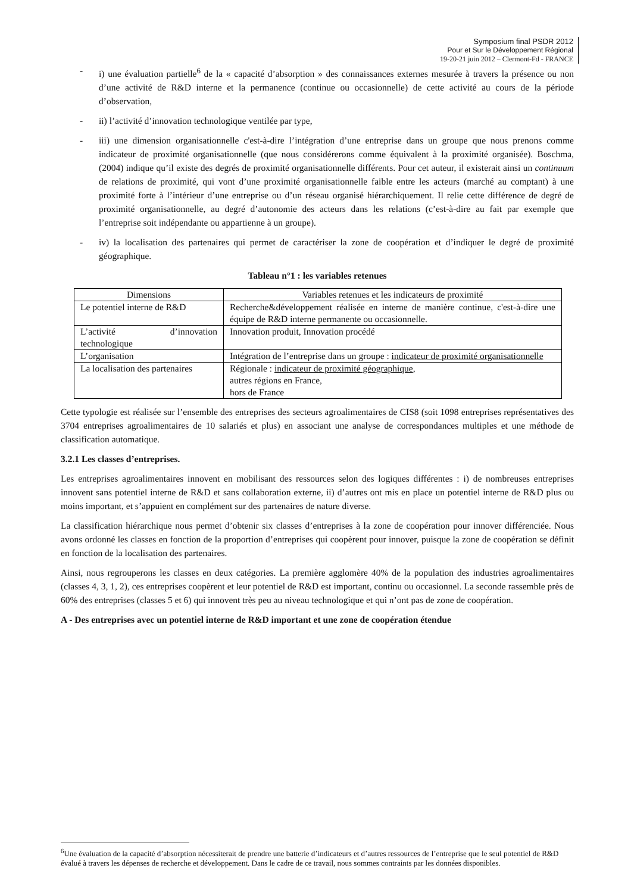Symposium final PSDR 2012
Pour et Sur le Développement Régional
19-20-21 juin 2012 – Clermont-Fd - FRANCE
- i) une évaluation partielle<sup>6</sup> de la « capacité d’absorption » des connaissances externes mesurée à travers la présence ou non d’une activité de R&D interne et la permanence (continue ou occasionnelle) de cette activité au cours de la période d’observation,
- ii) l’activité d’innovation technologique ventilée par type,
- iii) une dimension organisationnelle c'est-à-dire l’intégration d’une entreprise dans un groupe que nous prenons comme indicateur de proximité organisationnelle (que nous considérerons comme équivalent à la proximité organisée). Boschma, (2004) indique qu’il existe des degrés de proximité organisationnelle différents. Pour cet auteur, il existerait ainsi un continuum de relations de proximité, qui vont d’une proximité organisationnelle faible entre les acteurs (marché au comptant) à une proximité forte à l’intérieur d’une entreprise ou d’un réseau organisé hiérarchiquement. Il relie cette différence de degré de proximité organisationnelle, au degré d’autonomie des acteurs dans les relations (c’est-à-dire au fait par exemple que l’entreprise soit indépendante ou appartienne à un groupe).
- iv) la localisation des partenaires qui permet de caractériser la zone de coopération et d’indiquer le degré de proximité géographique.
Tableau n°1 : les variables retenues
| Dimensions | Variables retenues et les indicateurs de proximité |
| --- | --- |
| Le potentiel interne de R&D | Recherche&développement réalisée en interne de manière continue, c'est-à-dire une équipe de R&D interne permanente ou occasionnelle. |
| L’activité d’innovation technologique | Innovation produit, Innovation procédé |
| L’organisation | Intégration de l’entreprise dans un groupe : indicateur de proximité organisationnelle |
| La localisation des partenaires | Régionale : indicateur de proximité géographique , autres régions en France, hors de France |
Cette typologie est réalisée sur l’ensemble des entreprises des secteurs agroalimentaires de CIS8 (soit 1098 entreprises représentatives des 3704 entreprises agroalimentaires de 10 salariés et plus) en associant une analyse de correspondances multiples et une méthode de classification automatique.
3.2.1 Les classes d’entreprises.
Les entreprises agroalimentaires innovent en mobilisant des ressources selon des logiques différentes : i) de nombreuses entreprises innovent sans potentiel interne de R&D et sans collaboration externe, ii) d’autres ont mis en place un potentiel interne de R&D plus ou moins important, et s’appuient en complément sur des partenaires de nature diverse.
La classification hiérarchique nous permet d’obtenir six classes d’entreprises à la zone de coopération pour innover différenciée. Nous avons ordonné les classes en fonction de la proportion d’entreprises qui coopèrent pour innover, puisque la zone de coopération se définit en fonction de la localisation des partenaires.
Ainsi, nous regrouperons les classes en deux catégories. La première agglomère 40% de la population des industries agroalimentaires (classes 4, 3, 1, 2), ces entreprises coopèrent et leur potentiel de R&D est important, continu ou occasionnel. La seconde rassemble près de 60% des entreprises (classes 5 et 6) qui innovent très peu au niveau technologique et qui n’ont pas de zone de coopération.
A - Des entreprises avec un potentiel interne de R&D important et une zone de coopération étendue
<sup>6</sup> Une évaluation de la capacité d’absorption nécessiterait de prendre une batterie d’indicateurs et d’autres ressources de l’entreprise que le seul potentiel de R&D évalué à travers les dépenses de recherche et développement. Dans le cadre de ce travail, nous sommes contraints par les données disponibles.